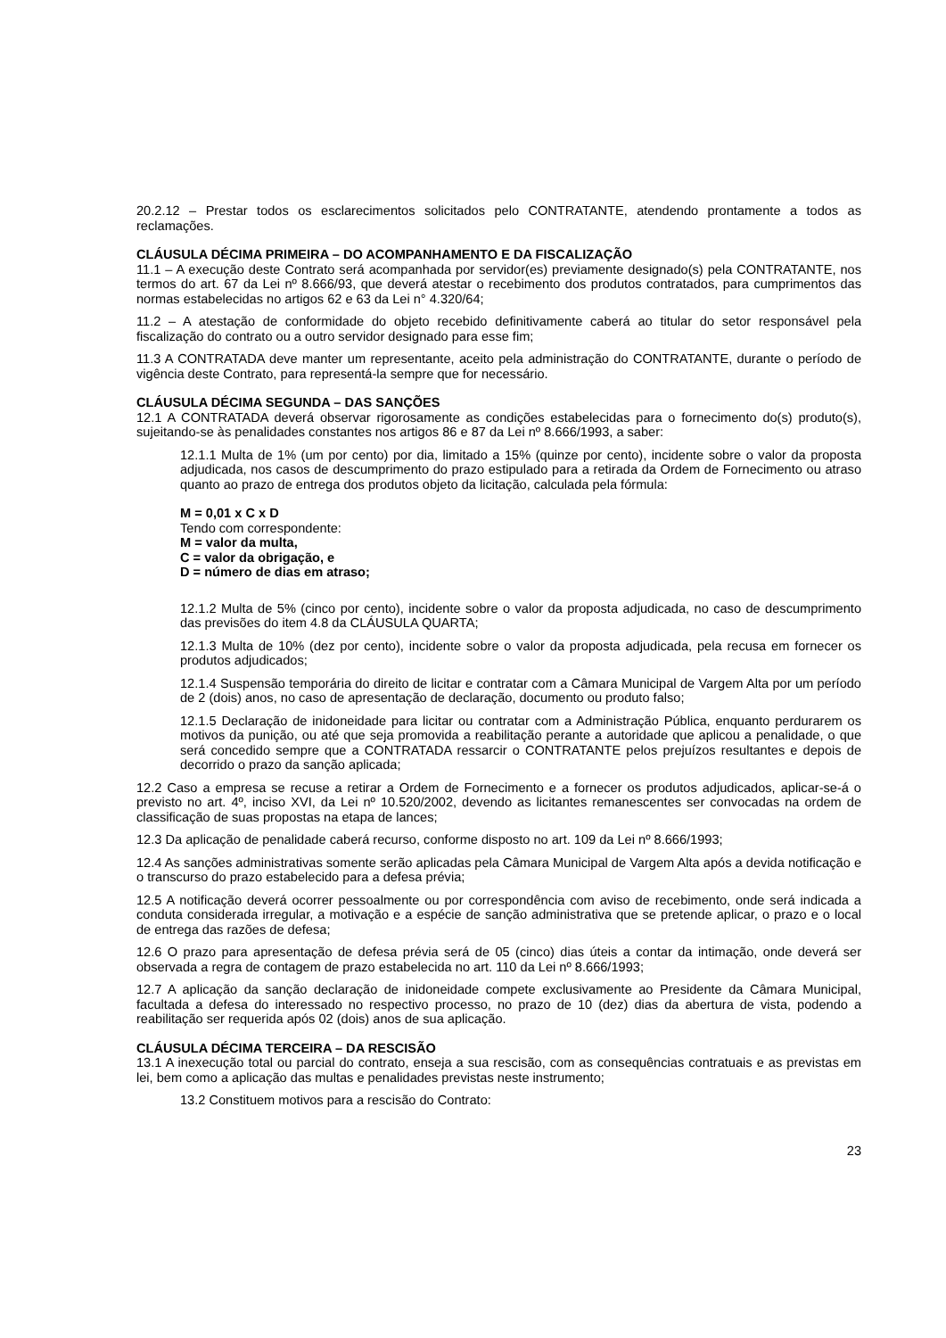20.2.12 – Prestar todos os esclarecimentos solicitados pelo CONTRATANTE, atendendo prontamente a todos as reclamações.
CLÁUSULA DÉCIMA PRIMEIRA – DO ACOMPANHAMENTO E DA FISCALIZAÇÃO
11.1 – A execução deste Contrato será acompanhada por servidor(es) previamente designado(s) pela CONTRATANTE, nos termos do art. 67 da Lei nº 8.666/93, que deverá atestar o recebimento dos produtos contratados, para cumprimentos das normas estabelecidas no artigos 62 e 63 da Lei n° 4.320/64;
11.2 – A atestação de conformidade do objeto recebido definitivamente caberá ao titular do setor responsável pela fiscalização do contrato ou a outro servidor designado para esse fim;
11.3 A CONTRATADA deve manter um representante, aceito pela administração do CONTRATANTE, durante o período de vigência deste Contrato, para representá-la sempre que for necessário.
CLÁUSULA DÉCIMA SEGUNDA – DAS SANÇÕES
12.1 A CONTRATADA deverá observar rigorosamente as condições estabelecidas para o fornecimento do(s) produto(s), sujeitando-se às penalidades constantes nos artigos 86 e 87 da Lei nº 8.666/1993, a saber:
12.1.1 Multa de 1% (um por cento) por dia, limitado a 15% (quinze por cento), incidente sobre o valor da proposta adjudicada, nos casos de descumprimento do prazo estipulado para a retirada da Ordem de Fornecimento ou atraso quanto ao prazo de entrega dos produtos objeto da licitação, calculada pela fórmula:
M = 0,01 x C x D
Tendo com correspondente:
M = valor da multa,
C = valor da obrigação, e
D = número de dias em atraso;
12.1.2 Multa de 5% (cinco por cento), incidente sobre o valor da proposta adjudicada, no caso de descumprimento das previsões do item 4.8 da CLÁUSULA QUARTA;
12.1.3 Multa de 10% (dez por cento), incidente sobre o valor da proposta adjudicada, pela recusa em fornecer os produtos adjudicados;
12.1.4 Suspensão temporária do direito de licitar e contratar com a Câmara Municipal de Vargem Alta por um período de 2 (dois) anos, no caso de apresentação de declaração, documento ou produto falso;
12.1.5 Declaração de inidoneidade para licitar ou contratar com a Administração Pública, enquanto perdurarem os motivos da punição, ou até que seja promovida a reabilitação perante a autoridade que aplicou a penalidade, o que será concedido sempre que a CONTRATADA ressarcir o CONTRATANTE pelos prejuízos resultantes e depois de decorrido o prazo da sanção aplicada;
12.2 Caso a empresa se recuse a retirar a Ordem de Fornecimento e a fornecer os produtos adjudicados, aplicar-se-á o previsto no art. 4º, inciso XVI, da Lei nº 10.520/2002, devendo as licitantes remanescentes ser convocadas na ordem de classificação de suas propostas na etapa de lances;
12.3 Da aplicação de penalidade caberá recurso, conforme disposto no art. 109 da Lei nº 8.666/1993;
12.4 As sanções administrativas somente serão aplicadas pela Câmara Municipal de Vargem Alta após a devida notificação e o transcurso do prazo estabelecido para a defesa prévia;
12.5 A notificação deverá ocorrer pessoalmente ou por correspondência com aviso de recebimento, onde será indicada a conduta considerada irregular, a motivação e a espécie de sanção administrativa que se pretende aplicar, o prazo e o local de entrega das razões de defesa;
12.6 O prazo para apresentação de defesa prévia será de 05 (cinco) dias úteis a contar da intimação, onde deverá ser observada a regra de contagem de prazo estabelecida no art. 110 da Lei nº 8.666/1993;
12.7 A aplicação da sanção declaração de inidoneidade compete exclusivamente ao Presidente da Câmara Municipal, facultada a defesa do interessado no respectivo processo, no prazo de 10 (dez) dias da abertura de vista, podendo a reabilitação ser requerida após 02 (dois) anos de sua aplicação.
CLÁUSULA DÉCIMA TERCEIRA – DA RESCISÃO
13.1 A inexecução total ou parcial do contrato, enseja a sua rescisão, com as consequências contratuais e as previstas em lei, bem como a aplicação das multas e penalidades previstas neste instrumento;
13.2 Constituem motivos para a rescisão do Contrato:
23